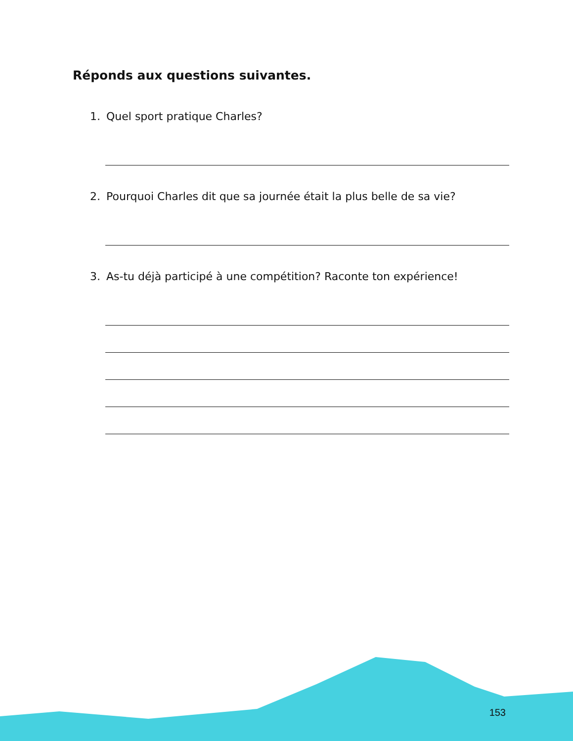Réponds aux questions suivantes.
1. Quel sport pratique Charles?
2. Pourquoi Charles dit que sa journée était la plus belle de sa vie?
3. As-tu déjà participé à une compétition? Raconte ton expérience!
153